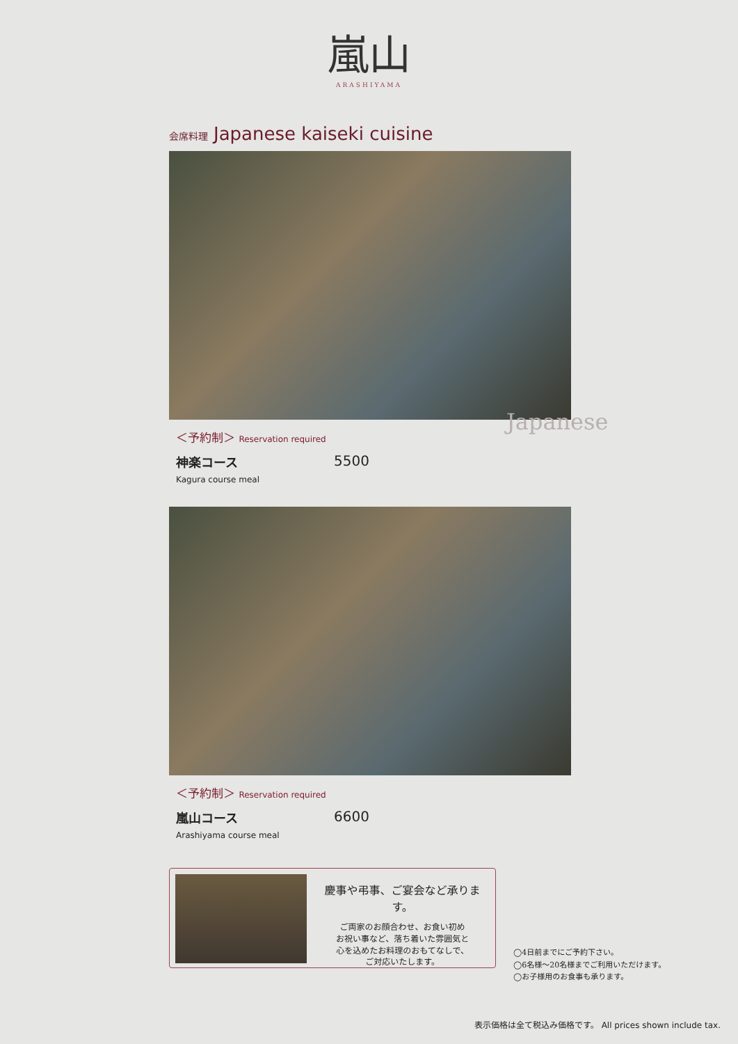嵐山
ARASHIYAMA
会席料理 Japanese kaiseki cuisine
＜予約制＞ Reservation required
神楽コース 5500
Kagura course meal
Japanese
＜予約制＞ Reservation required
嵐山コース 6600
Arashiyama course meal
慶事や弔事、ご宴会など承ります。
ご両家のお顔合わせ、お食い初め
お祝い事など、落ち着いた雰囲気と
心を込めたお料理のおもてなしで、
ご対応いたします。
◯4日前までにご予約下さい。
◯6名様～20名様までご利用いただけます。
◯お子様用のお食事も承ります。
表示価格は全て税込み価格です。 All prices shown include tax.